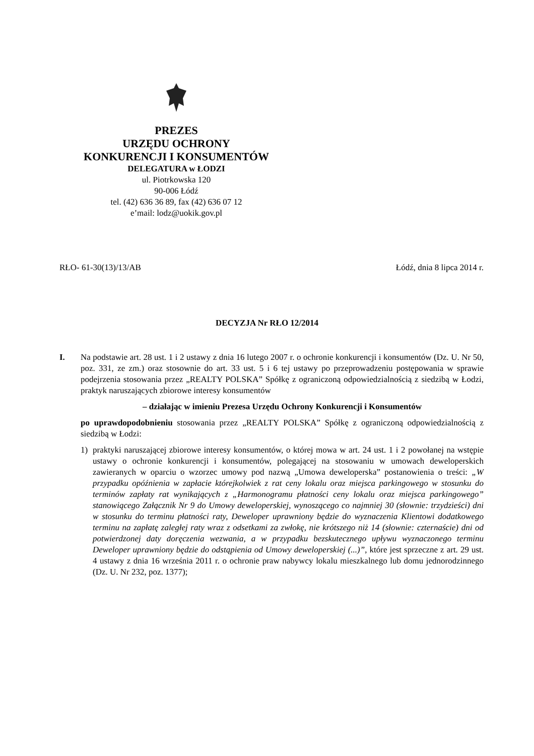PREZES
URZĘDU OCHRONY
KONKURENCJI I KONSUMENTÓW
DELEGATURA w ŁODZI
ul. Piotrkowska 120
90-006 Łódź
tel. (42) 636 36 89, fax (42) 636 07 12
e’mail: lodz@uokik.gov.pl
RŁO- 61-30(13)/13/AB Łódź, dnia 8 lipca 2014 r.
DECYZJA Nr RŁO 12/2014
I. Na podstawie art. 28 ust. 1 i 2 ustawy z dnia 16 lutego 2007 r. o ochronie konkurencji i konsumentów (Dz. U. Nr 50, poz. 331, ze zm.) oraz stosownie do art. 33 ust. 5 i 6 tej ustawy po przeprowadzeniu postępowania w sprawie podejrzenia stosowania przez „REALTY POLSKA” Spółkę z ograniczoną odpowiedzialnością z siedzibą w Łodzi, praktyk naruszających zbiorowe interesy konsumentów
– działając w imieniu Prezesa Urzędu Ochrony Konkurencji i Konsumentów
po uprawdopodobnieniu stosowania przez „REALTY POLSKA” Spółkę z ograniczoną odpowiedzialnością z siedzibą w Łodzi:
1) praktyki naruszającej zbiorowe interesy konsumentów, o której mowa w art. 24 ust. 1 i 2 powołanej na wstępie ustawy o ochronie konkurencji i konsumentów, polegającej na stosowaniu w umowach deweloperskich zawieranych w oparciu o wzorzec umowy pod nazwą „Umowa deweloperska” postanowienia o treści: „W przypadku opóźnienia w zapłacie którejkolwiek z rat ceny lokalu oraz miejsca parkingowego w stosunku do terminów zapłaty rat wynikających z „Harmonogramu płatności ceny lokalu oraz miejsca parkingowego” stanowiącego Załącznik Nr 9 do Umowy deweloperskiej, wynoszącego co najmniej 30 (słownie: trzydzieści) dni w stosunku do terminu płatności raty, Deweloper uprawniony będzie do wyznaczenia Klientowi dodatkowego terminu na zapłatę zaległej raty wraz z odsetkami za zwłokę, nie krótszego niż 14 (słownie: czternaście) dni od potwierdzonej daty doręczenia wezwania, a w przypadku bezskutecznego upływu wyznaczonego terminu Deweloper uprawniony będzie do odstąpienia od Umowy deweloperskiej (...)”, które jest sprzeczne z art. 29 ust. 4 ustawy z dnia 16 września 2011 r. o ochronie praw nabywcy lokalu mieszkalnego lub domu jednorodzinnego (Dz. U. Nr 232, poz. 1377);